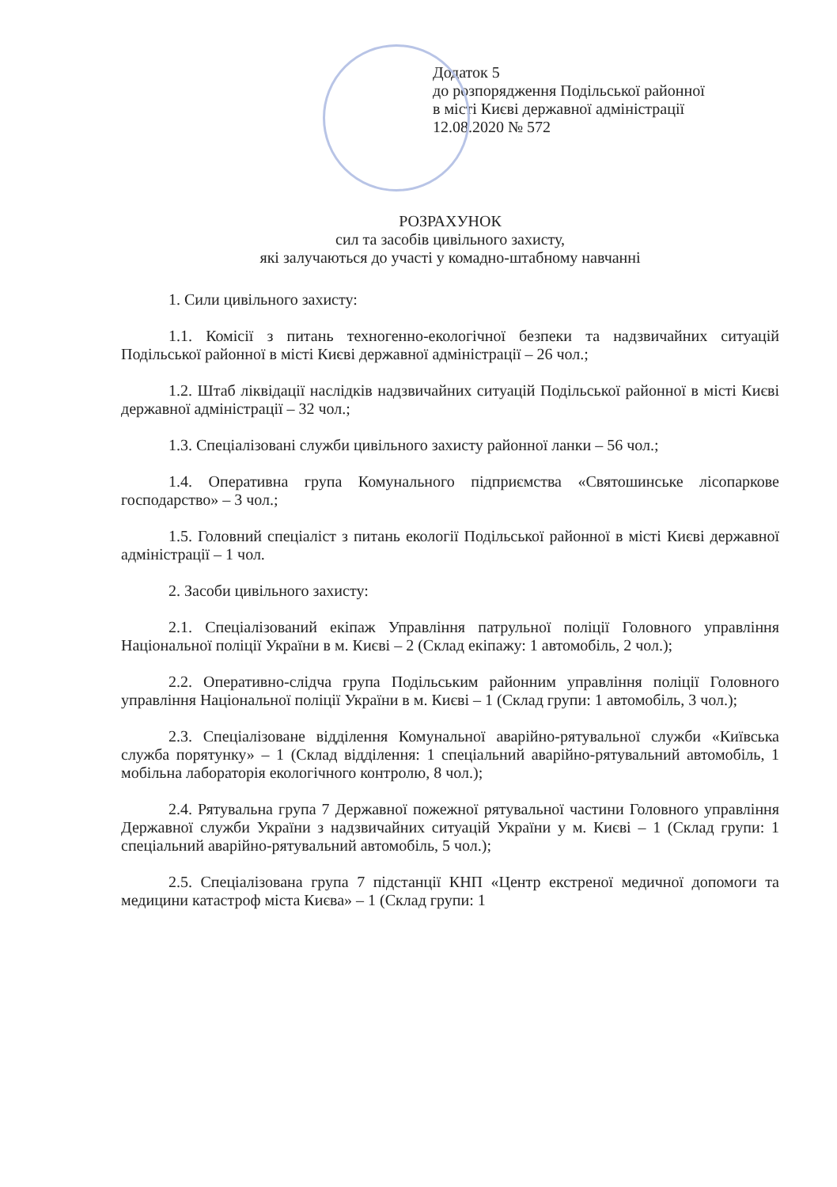Додаток 5
до розпорядження Подільської районної
в місті Києві державної адміністрації
12.08.2020 № 572
РОЗРАХУНОК
сил та засобів цивільного захисту,
які залучаються до участі у комадно-штабному навчанні
1. Сили цивільного захисту:
1.1. Комісії з питань техногенно-екологічної безпеки та надзвичайних ситуацій Подільської районної в місті Києві державної адміністрації – 26 чол.;
1.2. Штаб ліквідації наслідків надзвичайних ситуацій Подільської районної в місті Києві державної адміністрації – 32 чол.;
1.3. Спеціалізовані служби цивільного захисту районної ланки – 56 чол.;
1.4. Оперативна група Комунального підприємства «Святошинське лісопаркове господарство» – 3 чол.;
1.5. Головний спеціаліст з питань екології Подільської районної в місті Києві державної адміністрації – 1 чол.
2. Засоби цивільного захисту:
2.1. Спеціалізований екіпаж Управління патрульної поліції Головного управління Національної поліції України в м. Києві – 2 (Склад екіпажу: 1 автомобіль, 2 чол.);
2.2. Оперативно-слідча група Подільським районним управління поліції Головного управління Національної поліції України в м. Києві – 1 (Склад групи: 1 автомобіль, 3 чол.);
2.3. Спеціалізоване відділення Комунальної аварійно-рятувальної служби «Київська служба порятунку» – 1 (Склад відділення: 1 спеціальний аварійно-рятувальний автомобіль, 1 мобільна лабораторія екологічного контролю, 8 чол.);
2.4. Рятувальна група 7 Державної пожежної рятувальної частини Головного управління Державної служби України з надзвичайних ситуацій України у м. Києві – 1 (Склад групи: 1 спеціальний аварійно-рятувальний автомобіль, 5 чол.);
2.5. Спеціалізована група 7 підстанції КНП «Центр екстреної медичної допомоги та медицини катастроф міста Києва» – 1 (Склад групи: 1